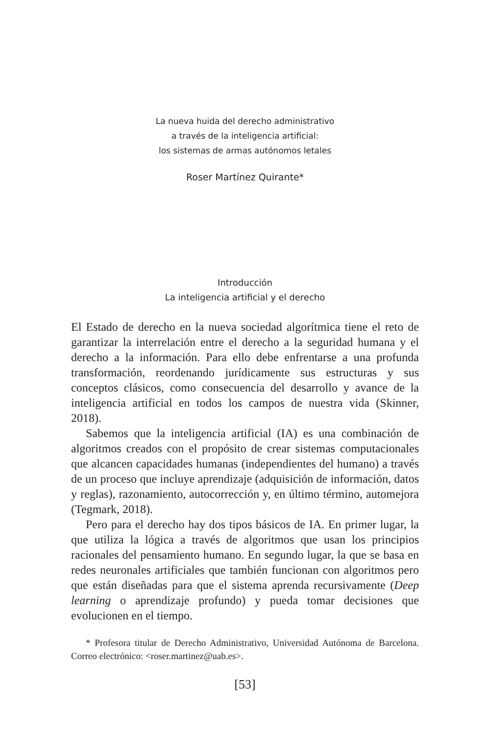La nueva huida del derecho administrativo
a través de la inteligencia artificial:
los sistemas de armas autónomos letales
Roser Martínez Quirante*
Introducción
La inteligencia artificial y el derecho
El Estado de derecho en la nueva sociedad algorítmica tiene el reto de garantizar la interrelación entre el derecho a la seguridad humana y el derecho a la información. Para ello debe enfrentarse a una profunda transformación, reordenando jurídicamente sus estructuras y sus conceptos clásicos, como consecuencia del desarrollo y avance de la inteligencia artificial en todos los campos de nuestra vida (Skinner, 2018).
Sabemos que la inteligencia artificial (IA) es una combinación de algoritmos creados con el propósito de crear sistemas computacionales que alcancen capacidades humanas (independientes del humano) a través de un proceso que incluye aprendizaje (adquisición de información, datos y reglas), razonamiento, autocorrección y, en último término, automejora (Tegmark, 2018).
Pero para el derecho hay dos tipos básicos de IA. En primer lugar, la que utiliza la lógica a través de algoritmos que usan los principios racionales del pensamiento humano. En segundo lugar, la que se basa en redes neuronales artificiales que también funcionan con algoritmos pero que están diseñadas para que el sistema aprenda recursivamente (Deep learning o aprendizaje profundo) y pueda tomar decisiones que evolucionen en el tiempo.
* Profesora titular de Derecho Administrativo, Universidad Autónoma de Barcelona. Correo electrónico: <roser.martinez@uab.es>.
[53]